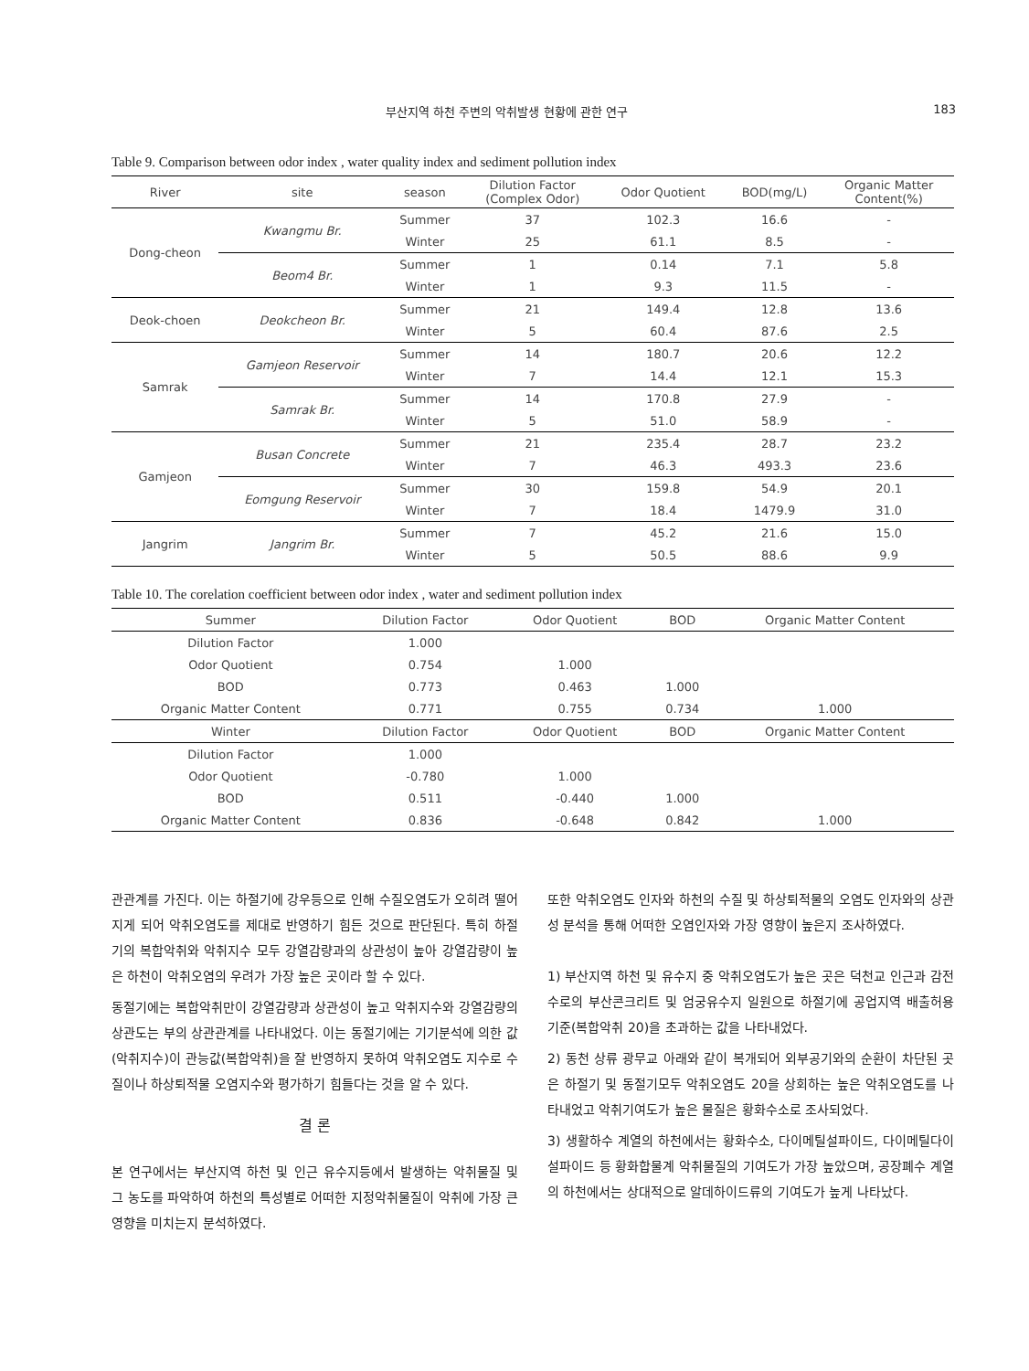부산지역 하천 주변의 악취발생 현황에 관한 연구 183
Table 9. Comparison between odor index , water quality index and sediment pollution index
| River | site | season | Dilution Factor (Complex Odor) | Odor Quotient | BOD(mg/L) | Organic Matter Content(%) |
| --- | --- | --- | --- | --- | --- | --- |
| Dong-cheon | Kwangmu Br. | Summer | 37 | 102.3 | 16.6 | - |
| | | Winter | 25 | 61.1 | 8.5 | - |
| | Beom4 Br. | Summer | 1 | 0.14 | 7.1 | 5.8 |
| | | Winter | 1 | 9.3 | 11.5 | - |
| Deok-choen | Deokcheon Br. | Summer | 21 | 149.4 | 12.8 | 13.6 |
| | | Winter | 5 | 60.4 | 87.6 | 2.5 |
| Samrak | Gamjeon Reservoir | Summer | 14 | 180.7 | 20.6 | 12.2 |
| | | Winter | 7 | 14.4 | 12.1 | 15.3 |
| | Samrak Br. | Summer | 14 | 170.8 | 27.9 | - |
| | | Winter | 5 | 51.0 | 58.9 | - |
| Gamjeon | Busan Concrete | Summer | 21 | 235.4 | 28.7 | 23.2 |
| | | Winter | 7 | 46.3 | 493.3 | 23.6 |
| | Eomgung Reservoir | Summer | 30 | 159.8 | 54.9 | 20.1 |
| | | Winter | 7 | 18.4 | 1479.9 | 31.0 |
| Jangrim | Jangrim Br. | Summer | 7 | 45.2 | 21.6 | 15.0 |
| | | Winter | 5 | 50.5 | 88.6 | 9.9 |
Table 10. The corelation coefficient between odor index , water and sediment pollution index
| Summer | Dilution Factor | Odor Quotient | BOD | Organic Matter Content |
| --- | --- | --- | --- | --- |
| Dilution Factor | 1.000 | | | |
| Odor Quotient | 0.754 | 1.000 | | |
| BOD | 0.773 | 0.463 | 1.000 | |
| Organic Matter Content | 0.771 | 0.755 | 0.734 | 1.000 |
| Winter | Dilution Factor | Odor Quotient | BOD | Organic Matter Content |
| Dilution Factor | 1.000 | | | |
| Odor Quotient | -0.780 | 1.000 | | |
| BOD | 0.511 | -0.440 | 1.000 | |
| Organic Matter Content | 0.836 | -0.648 | 0.842 | 1.000 |
관관계를 가진다. 이는 하절기에 강우등으로 인해 수질오염도가 오히려 떨어지게 되어 악취오염도를 제대로 반영하기 힘든 것으로 판단된다. 특히 하절기의 복합악취와 악취지수 모두 강열감량과의 상관성이 높아 강열감량이 높은 하천이 악취오염의 우려가 가장 높은 곳이라 할 수 있다.
동절기에는 복합악취만이 강열감량과 상관성이 높고 악취지수와 강열감량의 상관도는 부의 상관관계를 나타내었다. 이는 동절기에는 기기분석에 의한 값(악취지수)이 관능값(복합악취)을 잘 반영하지 못하여 악취오염도 지수로 수질이나 하상퇴적물 오염지수와 평가하기 힘들다는 것을 알 수 있다.
결 론
본 연구에서는 부산지역 하천 및 인근 유수지등에서 발생하는 악취물질 및 그 농도를 파악하여 하천의 특성별로 어떠한 지정악취물질이 악취에 가장 큰 영향을 미치는지 분석하였다.
또한 악취오염도 인자와 하천의 수질 및 하상퇴적물의 오염도 인자와의 상관성 분석을 통해 어떠한 오염인자와 가장 영향이 높은지 조사하였다.
1) 부산지역 하천 및 유수지 중 악취오염도가 높은 곳은 덕천교 인근과 감전수로의 부산콘크리트 및 엄궁유수지 일원으로 하절기에 공업지역 배출허용기준(복합악취 20)을 초과하는 값을 나타내었다.
2) 동천 상류 광무교 아래와 같이 복개되어 외부공기와의 순환이 차단된 곳은 하절기 및 동절기모두 악취오염도 20을 상회하는 높은 악취오염도를 나타내었고 악취기여도가 높은 물질은 황화수소로 조사되었다.
3) 생활하수 계열의 하천에서는 황화수소, 다이메틸설파이드, 다이메틸다이설파이드 등 황화합물계 악취물질의 기여도가 가장 높았으며, 공장폐수 계열의 하천에서는 상대적으로 알데하이드류의 기여도가 높게 나타났다.